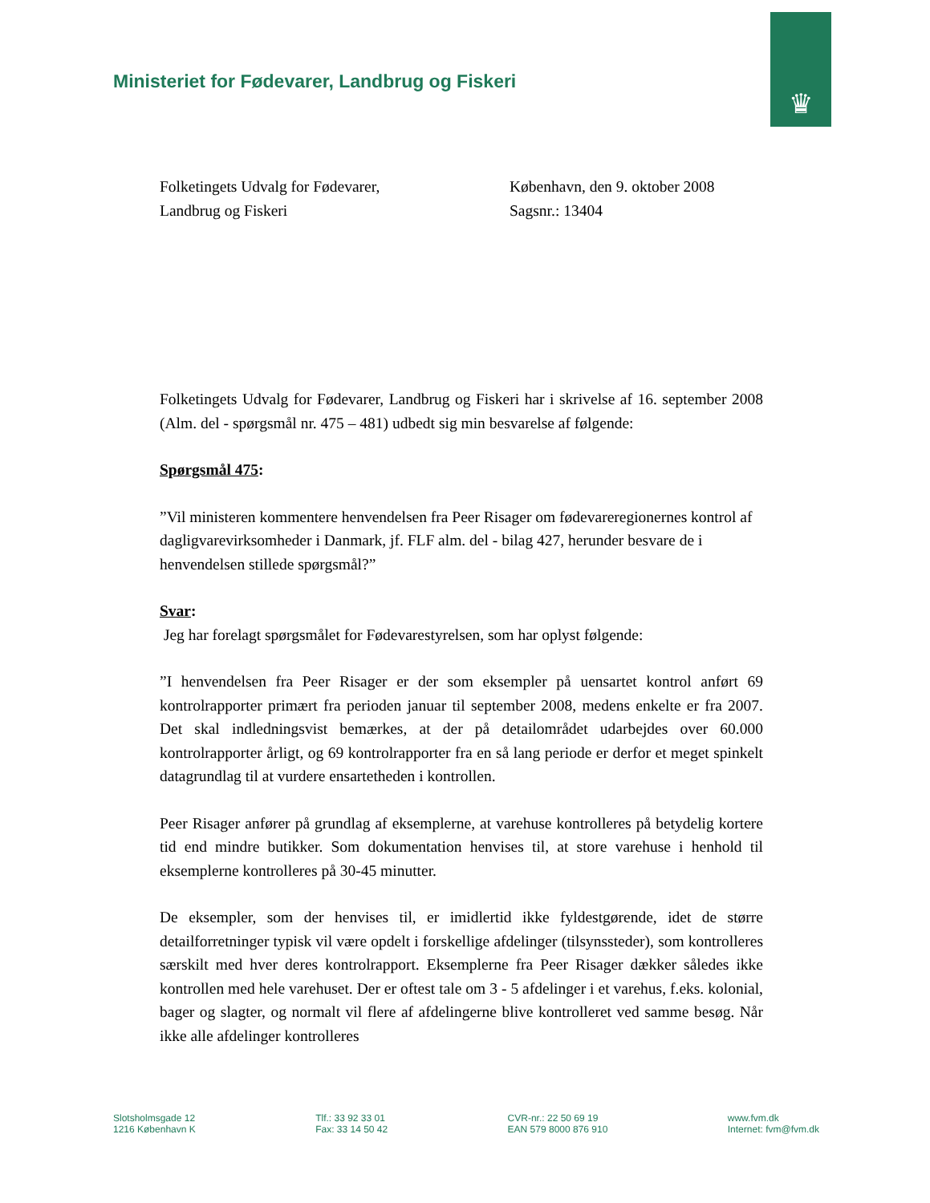♛
Ministeriet for Fødevarer, Landbrug og Fiskeri
Folketingets Udvalg for Fødevarer,
Landbrug og Fiskeri
København, den 9. oktober 2008
Sagsnr.: 13404
Folketingets Udvalg for Fødevarer, Landbrug og Fiskeri har i skrivelse af 16. september 2008 (Alm. del - spørgsmål nr. 475 – 481) udbedt sig min besvarelse af følgende:
Spørgsmål 475:
”Vil ministeren kommentere henvendelsen fra Peer Risager om fødevareregionernes kontrol af dagligvarevirksomheder i Danmark, jf. FLF alm. del - bilag 427, herunder besvare de i henvendelsen stillede spørgsmål?”
Svar:
Jeg har forelagt spørgsmålet for Fødevarestyrelsen, som har oplyst følgende:
”I henvendelsen fra Peer Risager er der som eksempler på uensartet kontrol anført 69 kontrolrapporter primært fra perioden januar til september 2008, medens enkelte er fra 2007. Det skal indledningsvist bemærkes, at der på detailområdet udarbejdes over 60.000 kontrolrapporter årligt, og 69 kontrolrapporter fra en så lang periode er derfor et meget spinkelt datagrundlag til at vurdere ensartetheden i kontrollen.
Peer Risager anfører på grundlag af eksemplerne, at varehuse kontrolleres på betydelig kortere tid end mindre butikker. Som dokumentation henvises til, at store varehuse i henhold til eksemplerne kontrolleres på 30-45 minutter.
De eksempler, som der henvises til, er imidlertid ikke fyldestgørende, idet de større detailforretninger typisk vil være opdelt i forskellige afdelinger (tilsynssteder), som kontrolleres særskilt med hver deres kontrolrapport. Eksemplerne fra Peer Risager dækker således ikke kontrollen med hele varehuset. Der er oftest tale om 3 - 5 afdelinger i et varehus, f.eks. kolonial, bager og slagter, og normalt vil flere af afdelingerne blive kontrolleret ved samme besøg. Når ikke alle afdelinger kontrolleres
Slotsholmsgade 12
1216 København K
Tlf.: 33 92 33 01
Fax: 33 14 50 42
CVR-nr.: 22 50 69 19
EAN 579 8000 876 910
www.fvm.dk
Internet: fvm@fvm.dk